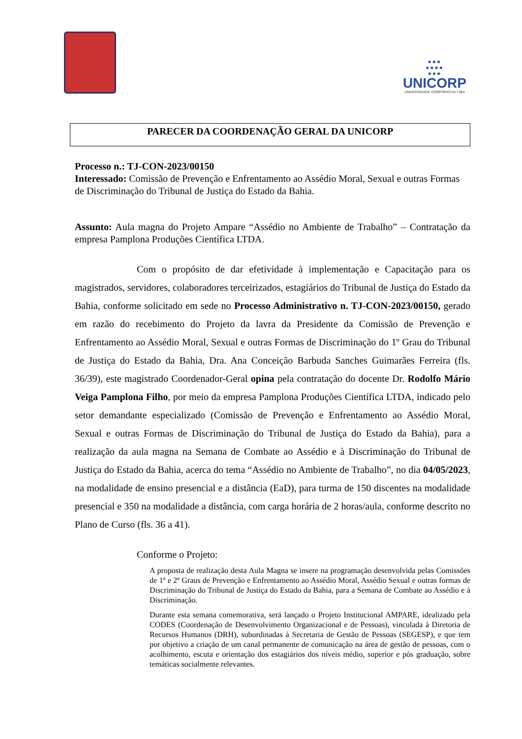●●●
●●●●
●●●
UNICORP
UNIVERSIDADE CORPORATIVA TJBA
PARECER DA COORDENAÇÃO GERAL DA UNICORP
Processo n.: TJ-CON-2023/00150
Interessado: Comissão de Prevenção e Enfrentamento ao Assédio Moral, Sexual e outras Formas de Discriminação do Tribunal de Justiça do Estado da Bahia.
Assunto: Aula magna do Projeto Ampare “Assédio no Ambiente de Trabalho” – Contratação da empresa Pamplona Produções Científica LTDA.
Com o propósito de dar efetividade à implementação e Capacitação para os magistrados, servidores, colaboradores terceirizados, estagiários do Tribunal de Justiça do Estado da Bahia, conforme solicitado em sede no Processo Administrativo n. TJ-CON-2023/00150, gerado em razão do recebimento do Projeto da lavra da Presidente da Comissão de Prevenção e Enfrentamento ao Assédio Moral, Sexual e outras Formas de Discriminação do 1º Grau do Tribunal de Justiça do Estado da Bahia, Dra. Ana Conceição Barbuda Sanches Guimarães Ferreira (fls. 36/39), este magistrado Coordenador-Geral opina pela contratação do docente Dr. Rodolfo Mário Veiga Pamplona Filho, por meio da empresa Pamplona Produções Científica LTDA, indicado pelo setor demandante especializado (Comissão de Prevenção e Enfrentamento ao Assédio Moral, Sexual e outras Formas de Discriminação do Tribunal de Justiça do Estado da Bahia), para a realização da aula magna na Semana de Combate ao Assédio e à Discriminação do Tribunal de Justiça do Estado da Bahia, acerca do tema “Assédio no Ambiente de Trabalho”, no dia 04/05/2023, na modalidade de ensino presencial e a distância (EaD), para turma de 150 discentes na modalidade presencial e 350 na modalidade a distância, com carga horária de 2 horas/aula, conforme descrito no Plano de Curso (fls. 36 a 41).
Conforme o Projeto:
A proposta de realização desta Aula Magna se insere na programação desenvolvida pelas Comissões de 1º e 2º Graus de Prevenção e Enfrentamento ao Assédio Moral, Assédio Sexual e outras formas de Discriminação do Tribunal de Justiça do Estado da Bahia, para a Semana de Combate ao Assédio e à Discriminação.
Durante esta semana comemorativa, será lançado o Projeto Institucional AMPARE, idealizado pela CODES (Coordenação de Desenvolvimento Organizacional e de Pessoas), vinculada à Diretoria de Recursos Humanos (DRH), subordinadas à Secretaria de Gestão de Pessoas (SEGESP), e que tem por objetivo a criação de um canal permanente de comunicação na área de gestão de pessoas, com o acolhimento, escuta e orientação dos estagiários dos níveis médio, superior e pós graduação, sobre temáticas socialmente relevantes.